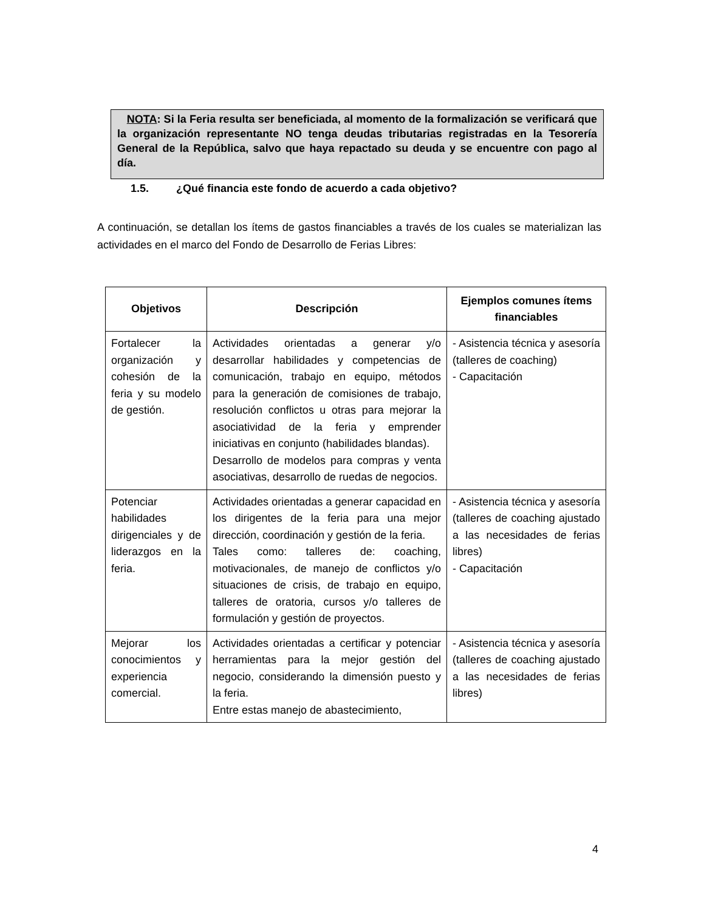NOTA: Si la Feria resulta ser beneficiada, al momento de la formalización se verificará que la organización representante NO tenga deudas tributarias registradas en la Tesorería General de la República, salvo que haya repactado su deuda y se encuentre con pago al día.
1.5. ¿Qué financia este fondo de acuerdo a cada objetivo?
A continuación, se detallan los ítems de gastos financiables a través de los cuales se materializan las actividades en el marco del Fondo de Desarrollo de Ferias Libres:
| Objetivos | Descripción | Ejemplos comunes ítems financiables |
| --- | --- | --- |
| Fortalecer la organización y cohesión de la feria y su modelo de gestión. | Actividades orientadas a generar y/o desarrollar habilidades y competencias de comunicación, trabajo en equipo, métodos para la generación de comisiones de trabajo, resolución conflictos u otras para mejorar la asociatividad de la feria y emprender iniciativas en conjunto (habilidades blandas). Desarrollo de modelos para compras y venta asociativas, desarrollo de ruedas de negocios. | - Asistencia técnica y asesoría (talleres de coaching) - Capacitación |
| Potenciar habilidades dirigenciales y de liderazgos en la feria. | Actividades orientadas a generar capacidad en los dirigentes de la feria para una mejor dirección, coordinación y gestión de la feria. Tales como: talleres de: coaching, motivacionales, de manejo de conflictos y/o situaciones de crisis, de trabajo en equipo, talleres de oratoria, cursos y/o talleres de formulación y gestión de proyectos. | - Asistencia técnica y asesoría (talleres de coaching ajustado a las necesidades de ferias libres) - Capacitación |
| Mejorar los conocimientos y experiencia comercial. | Actividades orientadas a certificar y potenciar herramientas para la mejor gestión del negocio, considerando la dimensión puesto y la feria. Entre estas manejo de abastecimiento, | - Asistencia técnica y asesoría (talleres de coaching ajustado a las necesidades de ferias libres) |
4